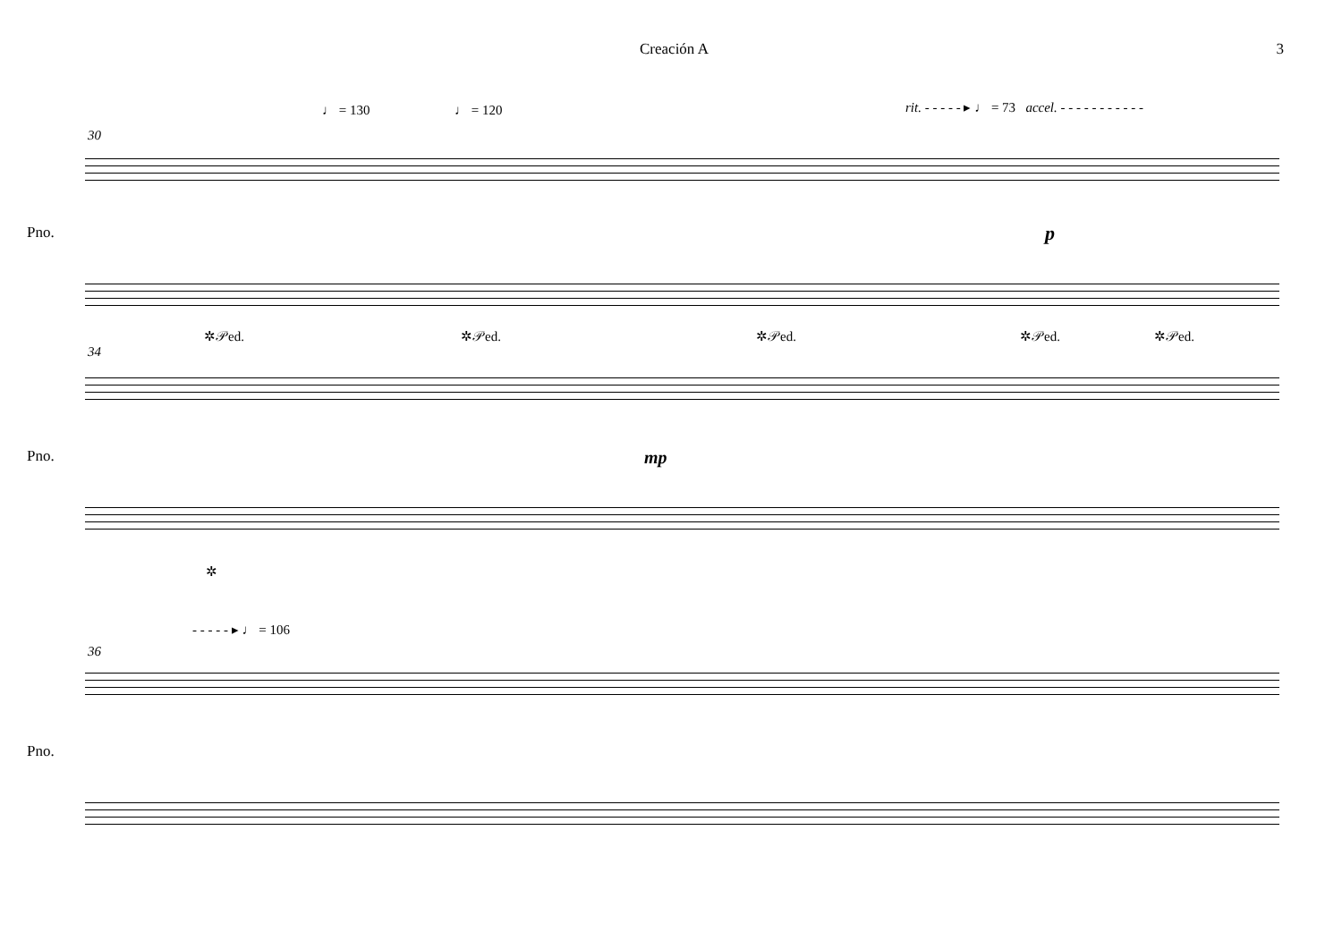Creación A 3
♩ = 130 ♩ = 120
rit. - - - - - ▸ ♩ = 73 accel. - - - - - - - - - - -
30
Pno. p
✲𝒫ed. ✲𝒫ed. ✲𝒫ed. ✲𝒫ed. ✲𝒫ed.
34
Pno. mp
✲
- - - - - ▸ ♩ = 106
36
Pno.